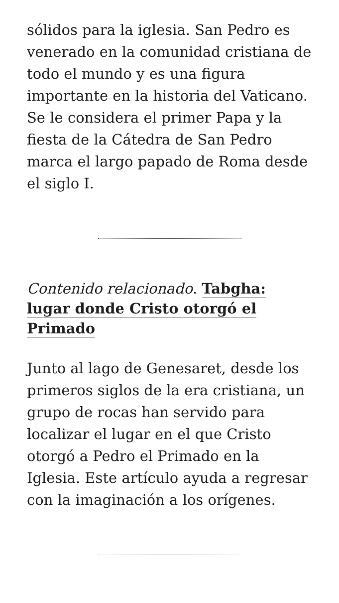sólidos para la iglesia. San Pedro es venerado en la comunidad cristiana de todo el mundo y es una figura importante en la historia del Vaticano. Se le considera el primer Papa y la fiesta de la Cátedra de San Pedro marca el largo papado de Roma desde el siglo I.
Contenido relacionado. Tabgha: lugar donde Cristo otorgó el Primado
Junto al lago de Genesaret, desde los primeros siglos de la era cristiana, un grupo de rocas han servido para localizar el lugar en el que Cristo otorgó a Pedro el Primado en la Iglesia. Este artículo ayuda a regresar con la imaginación a los orígenes.